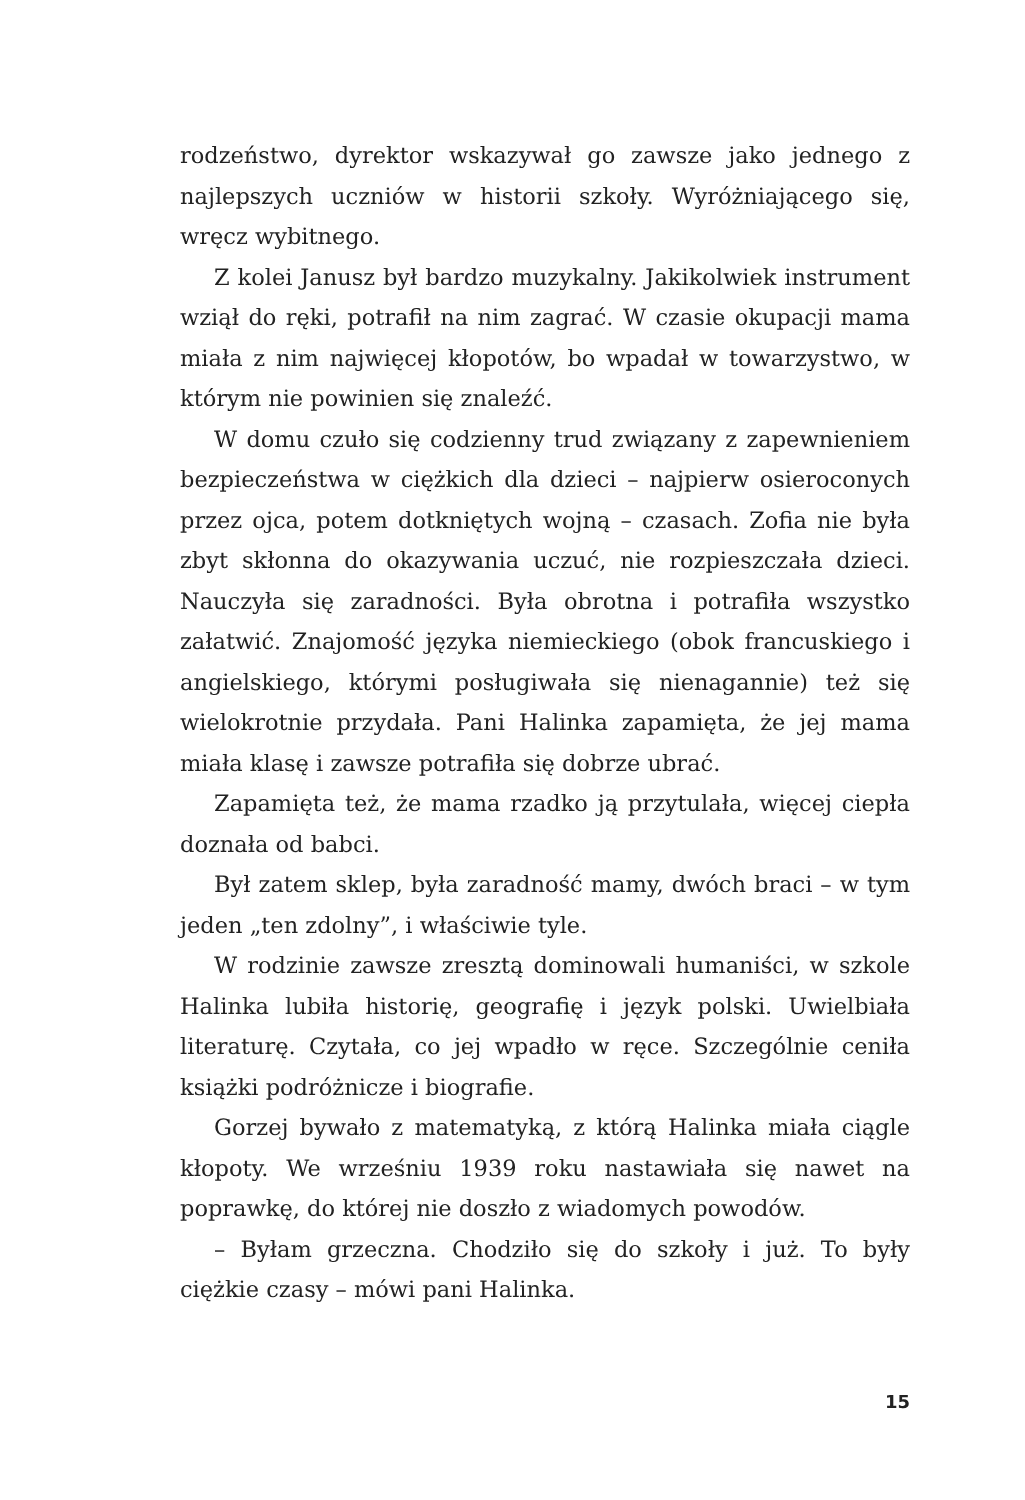rodzeństwo, dyrektor wskazywał go zawsze jako jednego z najlepszych uczniów w historii szkoły. Wyróżniającego się, wręcz wybitnego.
Z kolei Janusz był bardzo muzykalny. Jakikolwiek instrument wziął do ręki, potrafił na nim zagrać. W czasie okupacji mama miała z nim najwięcej kłopotów, bo wpadał w towarzystwo, w którym nie powinien się znaleźć.
W domu czuło się codzienny trud związany z zapewnieniem bezpieczeństwa w ciężkich dla dzieci – najpierw osieroconych przez ojca, potem dotkniętych wojną – czasach. Zofia nie była zbyt skłonna do okazywania uczuć, nie rozpieszczała dzieci. Nauczyła się zaradności. Była obrotna i potrafiła wszystko załatwić. Znajomość języka niemieckiego (obok francuskiego i angielskiego, którymi posługiwała się nienagannie) też się wielokrotnie przydała. Pani Halinka zapamięta, że jej mama miała klasę i zawsze potrafiła się dobrze ubrać.
Zapamięta też, że mama rzadko ją przytulała, więcej ciepła doznała od babci.
Był zatem sklep, była zaradność mamy, dwóch braci – w tym jeden „ten zdolny”, i właściwie tyle.
W rodzinie zawsze zresztą dominowali humaniści, w szkole Halinka lubiła historię, geografię i język polski. Uwielbiała literaturę. Czytała, co jej wpadło w ręce. Szczególnie ceniła książki podróżnicze i biografie.
Gorzej bywało z matematyką, z którą Halinka miała ciągle kłopoty. We wrześniu 1939 roku nastawiała się nawet na poprawkę, do której nie doszło z wiadomych powodów.
– Byłam grzeczna. Chodziło się do szkoły i już. To były ciężkie czasy – mówi pani Halinka.
15